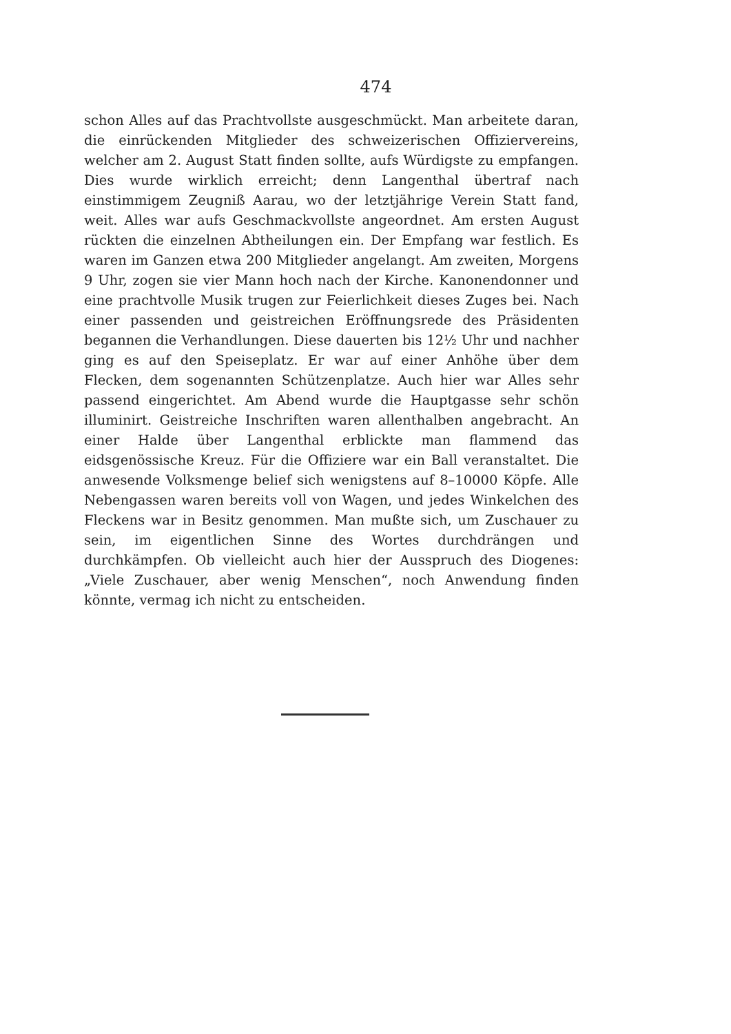474
schon Alles auf das Prachtvollste ausgeschmückt. Man arbeitete daran, die einrückenden Mitglieder des schweizerischen Offiziervereins, welcher am 2. August Statt finden sollte, aufs Würdigste zu empfangen. Dies wurde wirklich erreicht; denn Langenthal übertraf nach einstimmigem Zeugniß Aarau, wo der letztjährige Verein Statt fand, weit. Alles war aufs Geschmackvollste angeordnet. Am ersten August rückten die einzelnen Abtheilungen ein. Der Empfang war festlich. Es waren im Ganzen etwa 200 Mitglieder angelangt. Am zweiten, Morgens 9 Uhr, zogen sie vier Mann hoch nach der Kirche. Kanonendonner und eine prachtvolle Musik trugen zur Feierlichkeit dieses Zuges bei. Nach einer passenden und geistreichen Eröffnungsrede des Präsidenten begannen die Verhandlungen. Diese dauerten bis 12½ Uhr und nachher ging es auf den Speiseplatz. Er war auf einer Anhöhe über dem Flecken, dem sogenannten Schützenplatze. Auch hier war Alles sehr passend eingerichtet. Am Abend wurde die Hauptgasse sehr schön illuminirt. Geistreiche Inschriften waren allenthalben angebracht. An einer Halde über Langenthal erblickte man flammend das eidsgenössische Kreuz. Für die Offiziere war ein Ball veranstaltet. Die anwesende Volksmenge belief sich wenigstens auf 8–10000 Köpfe. Alle Nebengassen waren bereits voll von Wagen, und jedes Winkelchen des Fleckens war in Besitz genommen. Man mußte sich, um Zuschauer zu sein, im eigentlichen Sinne des Wortes durchdrängen und durchkämpfen. Ob vielleicht auch hier der Ausspruch des Diogenes: „Viele Zuschauer, aber wenig Menschen“, noch Anwendung finden könnte, vermag ich nicht zu entscheiden.